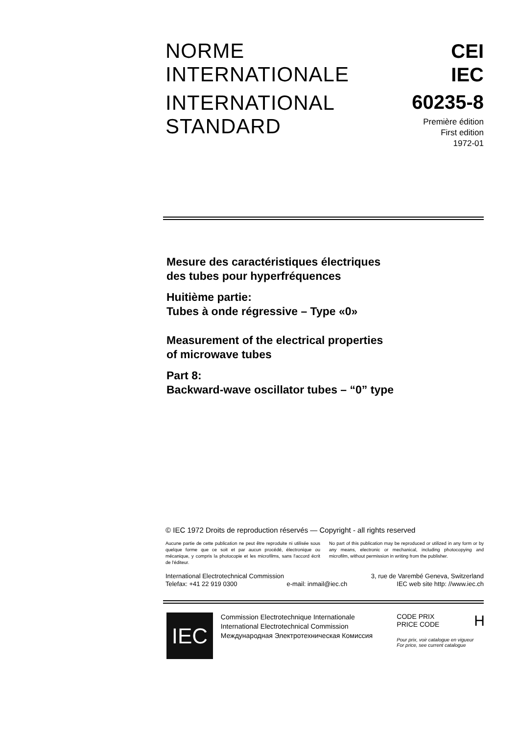NORME
INTERNATIONALE
INTERNATIONAL
STANDARD
CEI
IEC
60235-8
Première édition
First edition
1972-01
Mesure des caractéristiques électriques
des tubes pour hyperfréquences
Huitième partie:
Tubes à onde régressive – Type «0»
Measurement of the electrical properties
of microwave tubes
Part 8:
Backward-wave oscillator tubes – “0” type
© IEC 1972 Droits de reproduction réservés — Copyright - all rights reserved
Aucune partie de cette publication ne peut être reproduite ni utilisée sous quelque forme que ce soit et par aucun procédé, électronique ou mécanique, y compris la photocopie et les microfilms, sans l'accord écrit de l'éditeur.
No part of this publication may be reproduced or utilized in any form or by any means, electronic or mechanical, including photocopying and microfilm, without permission in writing from the publisher.
International Electrotechnical Commission 3, rue de Varembé Geneva, Switzerland
Telefax: +41 22 919 0300 e-mail: inmail@iec.ch IEC web site http: //www.iec.ch
IEC
Commission Electrotechnique Internationale
International Electrotechnical Commission
Международная Электротехническая Комиссия
CODE PRIX
PRICE CODE H
Pour prix, voir catalogue en vigueur
For price, see current catalogue